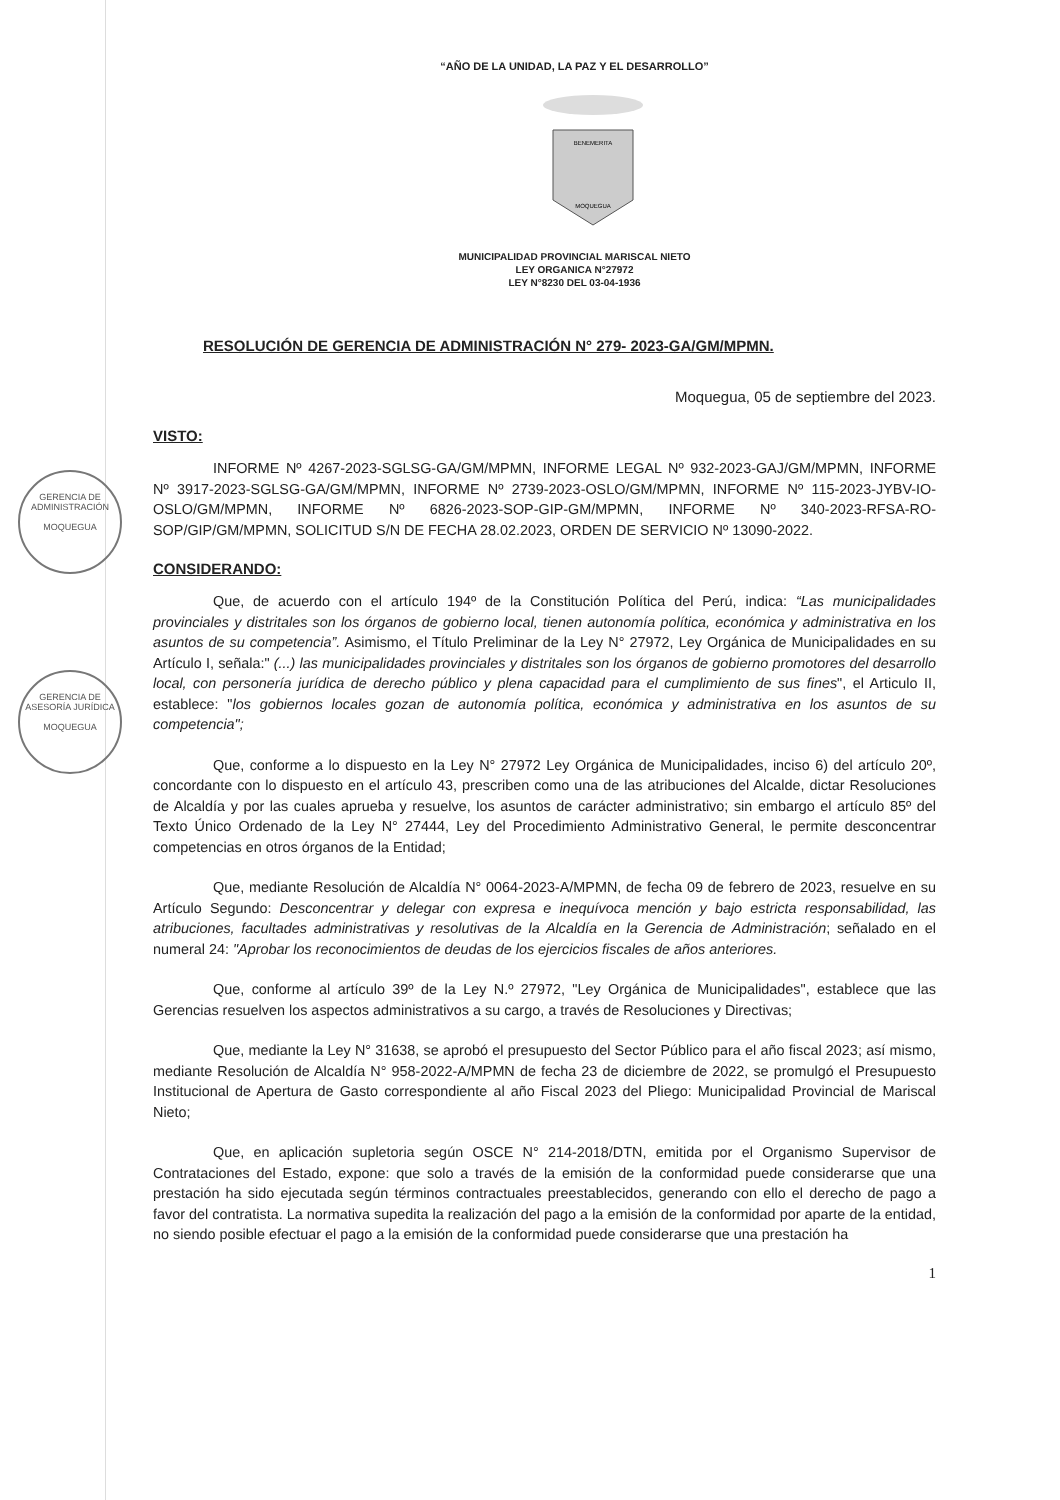GERENCIA DE ADMINISTRACIÓN
MOQUEGUA
GERENCIA DE ASESORÍA JURÍDICA
MOQUEGUA
“AÑO DE LA UNIDAD, LA PAZ Y EL DESARROLLO”
BENEMERITA
MOQUEGUA
MUNICIPALIDAD PROVINCIAL MARISCAL NIETO
LEY ORGANICA N°27972
LEY N°8230 DEL 03-04-1936
RESOLUCIÓN DE GERENCIA DE ADMINISTRACIÓN N° 279- 2023-GA/GM/MPMN.
Moquegua, 05 de septiembre del 2023.
VISTO:
INFORME Nº 4267-2023-SGLSG-GA/GM/MPMN, INFORME LEGAL Nº 932-2023-GAJ/GM/MPMN, INFORME Nº 3917-2023-SGLSG-GA/GM/MPMN, INFORME Nº 2739-2023-OSLO/GM/MPMN, INFORME Nº 115-2023-JYBV-IO-OSLO/GM/MPMN, INFORME Nº 6826-2023-SOP-GIP-GM/MPMN, INFORME Nº 340-2023-RFSA-RO-SOP/GIP/GM/MPMN, SOLICITUD S/N DE FECHA 28.02.2023, ORDEN DE SERVICIO Nº 13090-2022.
CONSIDERANDO:
Que, de acuerdo con el artículo 194º de la Constitución Política del Perú, indica: “Las municipalidades provinciales y distritales son los órganos de gobierno local, tienen autonomía política, económica y administrativa en los asuntos de su competencia”. Asimismo, el Título Preliminar de la Ley N° 27972, Ley Orgánica de Municipalidades en su Artículo I, señala:" (...) las municipalidades provinciales y distritales son los órganos de gobierno promotores del desarrollo local, con personería jurídica de derecho público y plena capacidad para el cumplimiento de sus fines", el Articulo II, establece: "los gobiernos locales gozan de autonomía política, económica y administrativa en los asuntos de su competencia";
Que, conforme a lo dispuesto en la Ley N° 27972 Ley Orgánica de Municipalidades, inciso 6) del artículo 20º, concordante con lo dispuesto en el artículo 43, prescriben como una de las atribuciones del Alcalde, dictar Resoluciones de Alcaldía y por las cuales aprueba y resuelve, los asuntos de carácter administrativo; sin embargo el artículo 85º del Texto Único Ordenado de la Ley N° 27444, Ley del Procedimiento Administrativo General, le permite desconcentrar competencias en otros órganos de la Entidad;
Que, mediante Resolución de Alcaldía N° 0064-2023-A/MPMN, de fecha 09 de febrero de 2023, resuelve en su Artículo Segundo: Desconcentrar y delegar con expresa e inequívoca mención y bajo estricta responsabilidad, las atribuciones, facultades administrativas y resolutivas de la Alcaldía en la Gerencia de Administración; señalado en el numeral 24: "Aprobar los reconocimientos de deudas de los ejercicios fiscales de años anteriores.
Que, conforme al artículo 39º de la Ley N.º 27972, "Ley Orgánica de Municipalidades", establece que las Gerencias resuelven los aspectos administrativos a su cargo, a través de Resoluciones y Directivas;
Que, mediante la Ley N° 31638, se aprobó el presupuesto del Sector Público para el año fiscal 2023; así mismo, mediante Resolución de Alcaldía N° 958-2022-A/MPMN de fecha 23 de diciembre de 2022, se promulgó el Presupuesto Institucional de Apertura de Gasto correspondiente al año Fiscal 2023 del Pliego: Municipalidad Provincial de Mariscal Nieto;
Que, en aplicación supletoria según OSCE N° 214-2018/DTN, emitida por el Organismo Supervisor de Contrataciones del Estado, expone: que solo a través de la emisión de la conformidad puede considerarse que una prestación ha sido ejecutada según términos contractuales preestablecidos, generando con ello el derecho de pago a favor del contratista. La normativa supedita la realización del pago a la emisión de la conformidad por aparte de la entidad, no siendo posible efectuar el pago a la emisión de la conformidad puede considerarse que una prestación ha
1